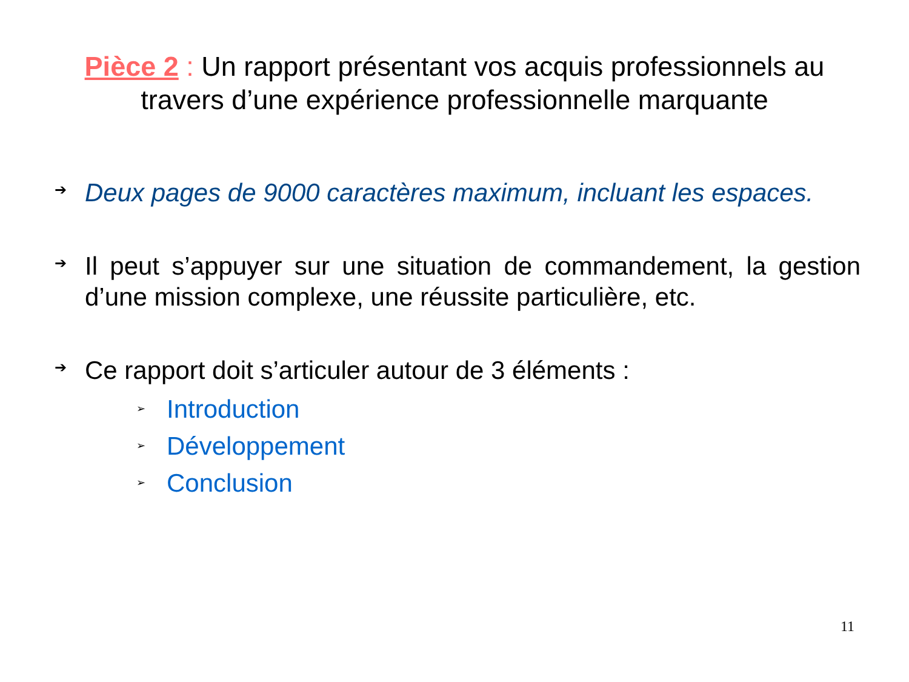Pièce 2 : Un rapport présentant vos acquis professionnels au travers d’une expérience professionnelle marquante
➔
Deux pages de 9000 caractères maximum, incluant les espaces.
➔
Il peut s’appuyer sur une situation de commandement, la gestion d’une mission complexe, une réussite particulière, etc.
➔
Ce rapport doit s’articuler autour de 3 éléments :
➢
Introduction
➢
Développement
➢
Conclusion
11